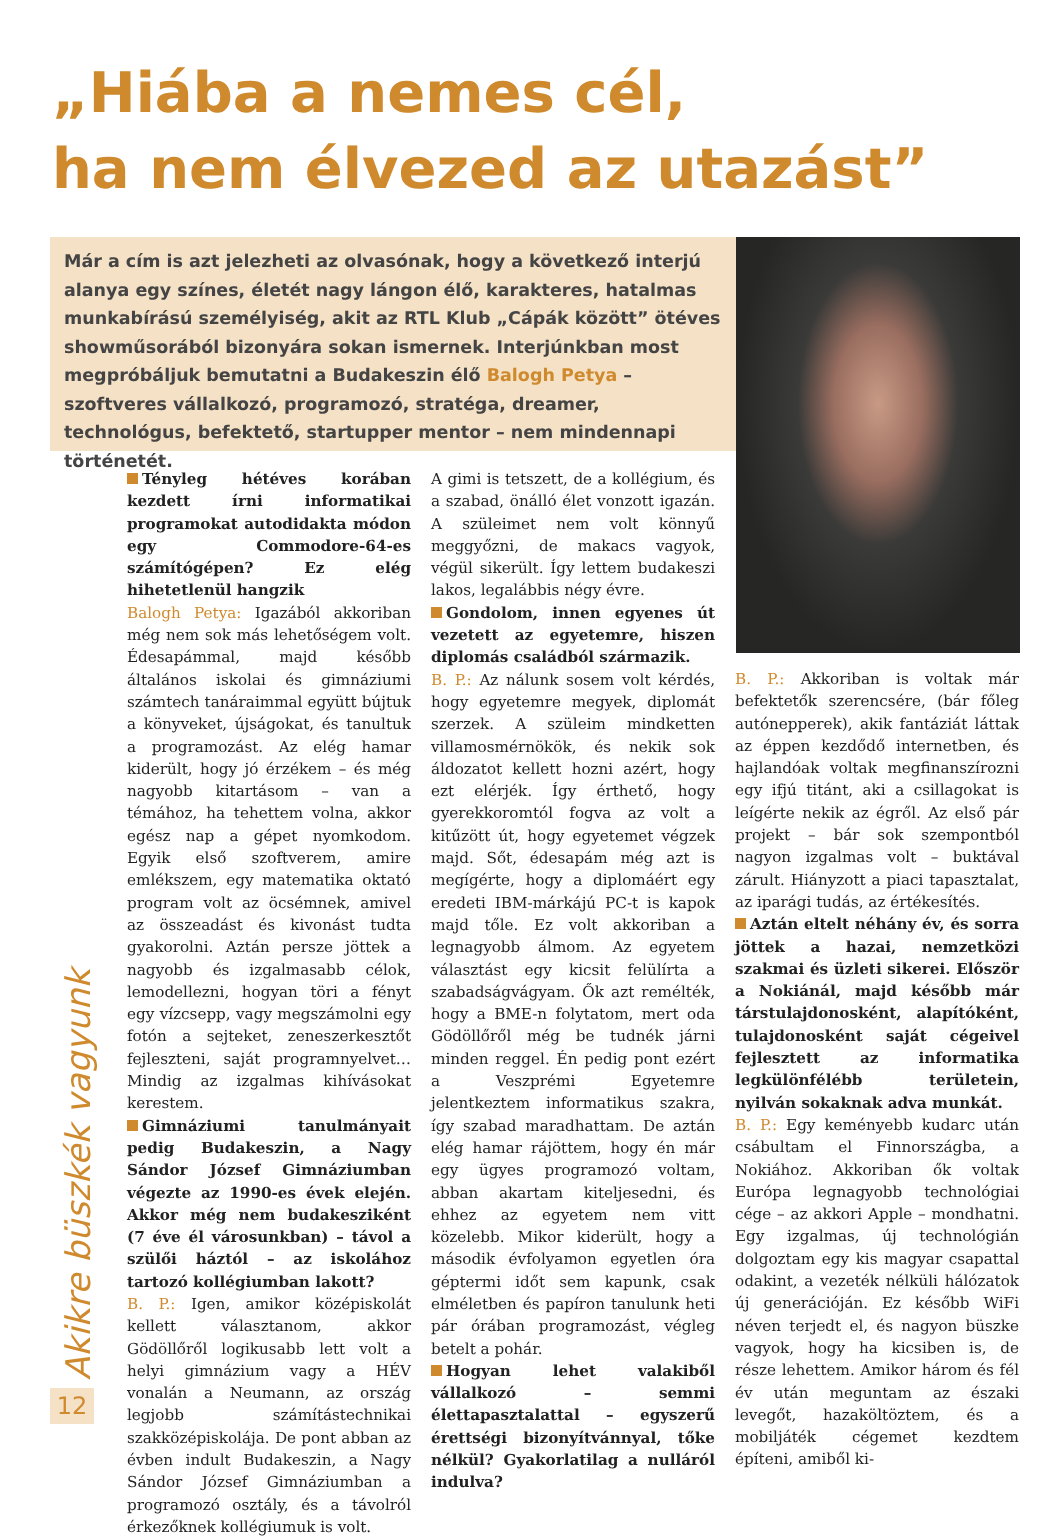„Hiába a nemes cél,
ha nem élvezed az utazást”
Már a cím is azt jelezheti az olvasónak, hogy a következő interjú alanya egy színes, életét nagy lángon élő, karakteres, hatalmas munkabírású személyiség, akit az RTL Klub „Cápák között” ötéves showműsorából bizonyára sokan ismernek. Interjúnkban most megpróbáljuk bemutatni a Budakeszin élő Balogh Petya – szoftveres vállalkozó, programozó, stratéga, dreamer, technológus, befektető, startupper mentor – nem mindennapi történetét.
Tényleg hétéves korában kezdett írni informatikai programokat autodidakta módon egy Commodore-64-es számítógépen? Ez elég hihetetlenül hangzik
Balogh Petya: Igazából akkoriban még nem sok más lehetőségem volt. Édesapámmal, majd később általános iskolai és gimnáziumi számtech tanáraimmal együtt bújtuk a könyveket, újságokat, és tanultuk a programozást. Az elég hamar kiderült, hogy jó érzékem – és még nagyobb kitartásom – van a témához, ha tehettem volna, akkor egész nap a gépet nyomkodom. Egyik első szoftverem, amire emlékszem, egy matematika oktató program volt az öcsémnek, amivel az összeadást és kivonást tudta gyakorolni. Aztán persze jöttek a nagyobb és izgalmasabb célok, lemodellezni, hogyan töri a fényt egy vízcsepp, vagy megszámolni egy fotón a sejteket, zeneszerkesztőt fejleszteni, saját programnyelvet… Mindig az izgalmas kihívásokat kerestem.
Gimnáziumi tanulmányait pedig Budakeszin, a Nagy Sándor József Gimnáziumban végezte az 1990-es évek elején. Akkor még nem budakesziként (7 éve él városunkban) – távol a szülői háztól – az iskolához tartozó kollégiumban lakott?
B. P.: Igen, amikor középiskolát kellett választanom, akkor Gödöllőről logikusabb lett volt a helyi gimnázium vagy a HÉV vonalán a Neumann, az ország legjobb számítástechnikai szakközépiskolája. De pont abban az évben indult Budakeszin, a Nagy Sándor József Gimnáziumban a programozó osztály, és a távolról érkezőknek kollégiumuk is volt.
A gimi is tetszett, de a kollégium, és a szabad, önálló élet vonzott igazán. A szüleimet nem volt könnyű meggyőzni, de makacs vagyok, végül sikerült. Így lettem budakeszi lakos, legalábbis négy évre.
Gondolom, innen egyenes út vezetett az egyetemre, hiszen diplomás családból származik.
B. P.: Az nálunk sosem volt kérdés, hogy egyetemre megyek, diplomát szerzek. A szüleim mindketten villamosmérnökök, és nekik sok áldozatot kellett hozni azért, hogy ezt elérjék. Így érthető, hogy gyerekkoromtól fogva az volt a kitűzött út, hogy egyetemet végzek majd. Sőt, édesapám még azt is megígérte, hogy a diplomáért egy eredeti IBM-márkájú PC-t is kapok majd tőle. Ez volt akkoriban a legnagyobb álmom. Az egyetem választást egy kicsit felülírta a szabadságvágyam. Ők azt remélték, hogy a BME-n folytatom, mert oda Gödöllőről még be tudnék járni minden reggel. Én pedig pont ezért a Veszprémi Egyetemre jelentkeztem informatikus szakra, így szabad maradhattam. De aztán elég hamar rájöttem, hogy én már egy ügyes programozó voltam, abban akartam kiteljesedni, és ehhez az egyetem nem vitt közelebb. Mikor kiderült, hogy a második évfolyamon egyetlen óra géptermi időt sem kapunk, csak elméletben és papíron tanulunk heti pár órában programozást, végleg betelt a pohár.
Hogyan lehet valakiből vállalkozó – semmi élettapasztalattal – egyszerű érettségi bizonyítvánnyal, tőke nélkül? Gyakorlatilag a nulláról indulva?
B. P.: Akkoriban is voltak már befektetők szerencsére, (bár főleg autónepperek), akik fantáziát láttak az éppen kezdődő internetben, és hajlandóak voltak megfinanszírozni egy ifjú titánt, aki a csillagokat is leígérte nekik az égről. Az első pár projekt – bár sok szempontból nagyon izgalmas volt – buktával zárult. Hiányzott a piaci tapasztalat, az iparági tudás, az értékesítés.
Aztán eltelt néhány év, és sorra jöttek a hazai, nemzetközi szakmai és üzleti sikerei. Először a Nokiánál, majd később már társtulajdonosként, alapítóként, tulajdonosként saját cégeivel fejlesztett az informatika legkülönfélébb területein, nyilván sokaknak adva munkát.
B. P.: Egy keményebb kudarc után csábultam el Finnországba, a Nokiához. Akkoriban ők voltak Európa legnagyobb technológiai cége – az akkori Apple – mondhatni. Egy izgalmas, új technológián dolgoztam egy kis magyar csapattal odakint, a vezeték nélküli hálózatok új generációján. Ez később WiFi néven terjedt el, és nagyon büszke vagyok, hogy ha kicsiben is, de része lehettem. Amikor három és fél év után meguntam az északi levegőt, hazaköltöztem, és a mobiljáték cégemet kezdtem építeni, amiből ki-
Akikre büszkék vagyunk
12